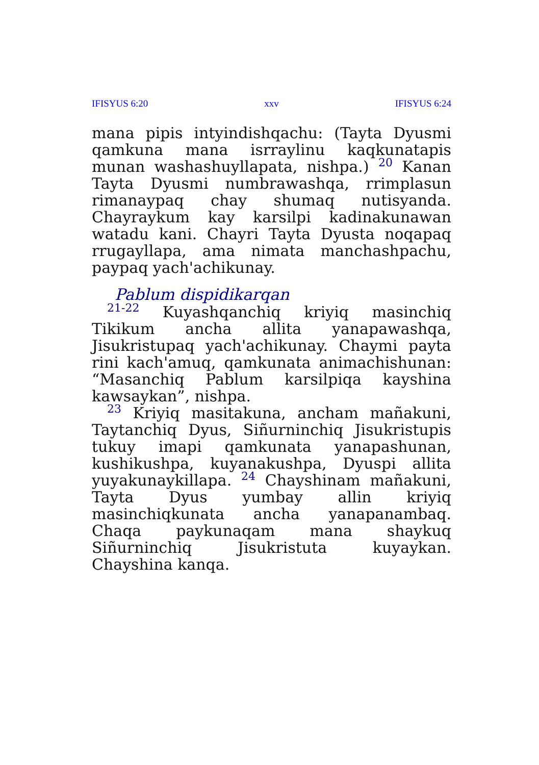IFISYUS 6:20 xxv IFISYUS 6:24
mana pipis intyindishqachu: (Tayta Dyusmi qamkuna mana isrraylinu kaqkunatapis munan washashuyllapata, nishpa.) 20 Kanan Tayta Dyusmi numbrawashqa, rrimplasun rimanaypaq chay shumaq nutisyanda. Chayraykum kay karsilpi kadinakunawan watadu kani. Chayri Tayta Dyusta noqapaq rrugayllapa, ama nimata manchashpachu, paypaq yach'achikunay.
Pablum dispidikarqan
21-22 Kuyashqanchiq kriyiq masinchiq Tikikum ancha allita yanapawashqa, Jisukristupaq yach'achikunay. Chaymi payta rini kach'amuq, qamkunata animachishunan: “Masanchiq Pablum karsilpiqa kayshina kawsaykan”, nishpa.
23 Kriyiq masitakuna, ancham mañakuni, Taytanchiq Dyus, Siñurninchiq Jisukristupis tukuy imapi qamkunata yanapashunan, kushikushpa, kuyanakushpa, Dyuspi allita yuyakunaykillapa. 24 Chayshinam mañakuni, Tayta Dyus yumbay allin kriyiq masinchiqkunata ancha yanapanambaq. Chaqa paykunaqam mana shaykuq Siñurninchiq Jisukristuta kuyaykan. Chayshina kanqa.